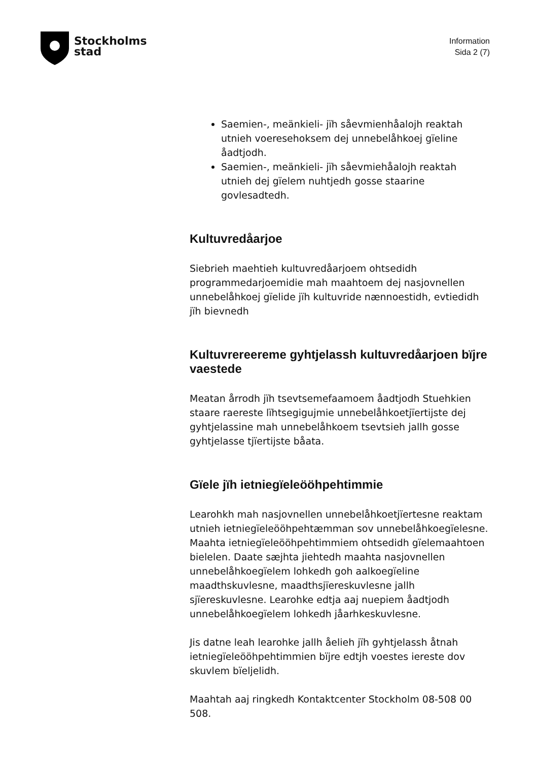Stockholms
stad
Information
Sida 2 (7)
Saemien-, meänkieli- jïh såevmienhåalojh reaktah utnieh voeresehoksem dej unnebelåhkoej gïeline åadtjodh.
Saemien-, meänkieli- jïh såevmiehåalojh reaktah utnieh dej gïelem nuhtjedh gosse staarine govlesadtedh.
Kultuvredåarjoe
Siebrieh maehtieh kultuvredåarjoem ohtsedidh programmedarjoemidie mah maahtoem dej nasjovnellen unnebelåhkoej gïelide jïh kultuvride nænnoestidh, evtiedidh jïh bievnedh
Kultuvrereereme gyhtjelassh kultuvredåarjoen bïjre vaestede
Meatan årrodh jïh tsevtsemefaamoem åadtjodh Stuehkien staare raereste lïhtsegigujmie unnebelåhkoetjïertijste dej gyhtjelassine mah unnebelåhkoem tsevtsieh jallh gosse gyhtjelasse tjïertijste båata.
Gïele jïh ietniegïeleööhpehtimmie
Learohkh mah nasjovnellen unnebelåhkoetjïertesne reaktam utnieh ietniegïeleööhpehtæmman sov unnebelåhkoegïelesne. Maahta ietniegïeleööhpehtimmiem ohtsedidh gïelemaahtoen bielelen. Daate sæjhta jiehtedh maahta nasjovnellen unnebelåhkoegïelem lohkedh goh aalkoegïeline maadthskuvlesne, maadthsjïereskuvlesne jallh sjïereskuvlesne. Learohke edtja aaj nuepiem åadtjodh unnebelåhkoegïelem lohkedh jåarhkeskuvlesne.
Jis datne leah learohke jallh åelieh jïh gyhtjelassh åtnah ietniegïeleööhpehtimmien bïjre edtjh voestes iereste dov skuvlem bïeljelidh.
Maahtah aaj ringkedh Kontaktcenter Stockholm 08-508 00 508.